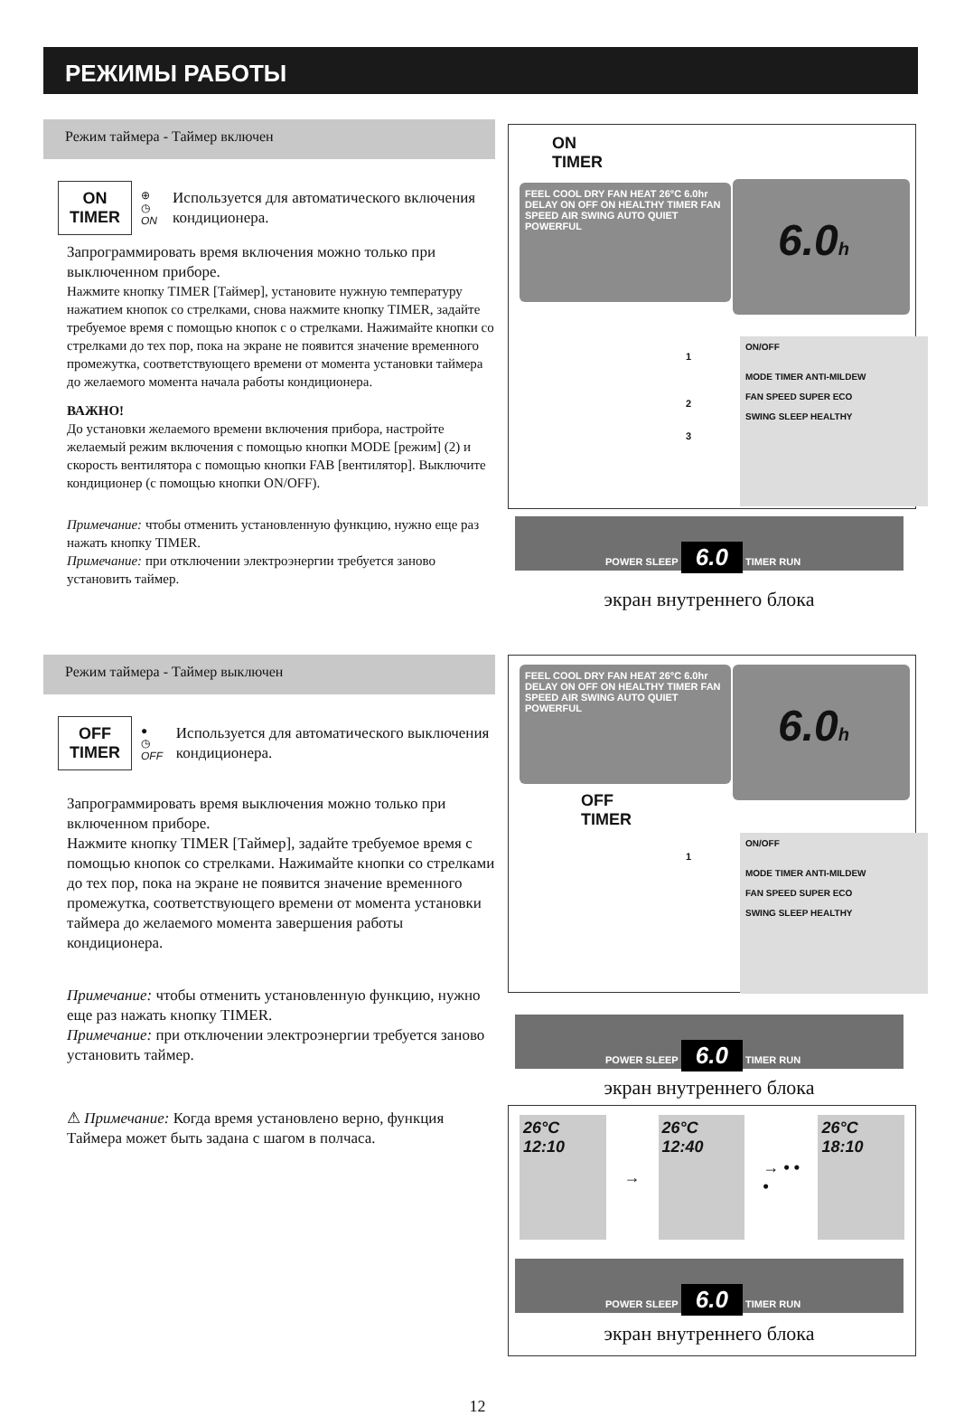РЕЖИМЫ РАБОТЫ
Режим таймера - Таймер включен
ON
TIMER
⊕
◷ ON
Используется для автоматического включения кондиционера.
Запрограммировать время включения можно только при выключенном приборе.
Нажмите кнопку TIMER [Таймер], установите нужную температуру нажатием кнопок со стрелками, снова нажмите кнопку TIMER, задайте требуемое время с помощью кнопок с о стрелками. Нажимайте кнопки со стрелками до тех пор, пока на экране не появится значение временного промежутка, соответствующего времени от момента установки таймера до желаемого момента начала работы кондиционера.
ВАЖНО!
До установки желаемого времени включения прибора, настройте желаемый режим включения с помощью кнопки MODE [режим] (2) и скорость вентилятора с помощью кнопки FAB [вентилятор]. Выключите кондиционер (с помощью кнопки ON/OFF).
Примечание: чтобы отменить установленную функцию, нужно еще раз нажать кнопку TIMER.
Примечание: при отключении электроэнергии требуется заново установить таймер.
Режим таймера - Таймер выключен
OFF
TIMER
●
◷ OFF
Используется для автоматического выключения кондиционера.
Запрограммировать время выключения можно только при включенном приборе.
Нажмите кнопку TIMER [Таймер], задайте требуемое время с помощью кнопок со стрелками. Нажимайте кнопки со стрелками до тех пор, пока на экране не появится значение временного промежутка, соответствующего времени от момента установки таймера до желаемого момента завершения работы кондиционера.
Примечание: чтобы отменить установленную функцию, нужно еще раз нажать кнопку TIMER.
Примечание: при отключении электроэнергии требуется заново установить таймер.
⚠ Примечание: Когда время установлено верно, функция Таймера может быть задана с шагом в полчаса.
ON
TIMER
FEEL COOL DRY FAN HEAT 26°C 6.0hr DELAY ON OFF ON HEALTHY TIMER FAN SPEED AIR SWING AUTO QUIET POWERFUL
6.0h
ON/OFF
MODE TIMER ANTI-MILDEW
FAN SPEED SUPER ECO
SWING SLEEP HEALTHY
1
2
3
POWER SLEEP 6.0 TIMER RUN
экран внутреннего блока
FEEL COOL DRY FAN HEAT 26°C 6.0hr DELAY ON OFF ON HEALTHY TIMER FAN SPEED AIR SWING AUTO QUIET POWERFUL
6.0h
OFF
TIMER
1
ON/OFF
MODE TIMER ANTI-MILDEW
FAN SPEED SUPER ECO
SWING SLEEP HEALTHY
POWER SLEEP 6.0 TIMER RUN
экран внутреннего блока
26°C
12:10
→
26°C
12:40
→ • • •
26°C
18:10
POWER SLEEP 6.0 TIMER RUN
экран внутреннего блока
12